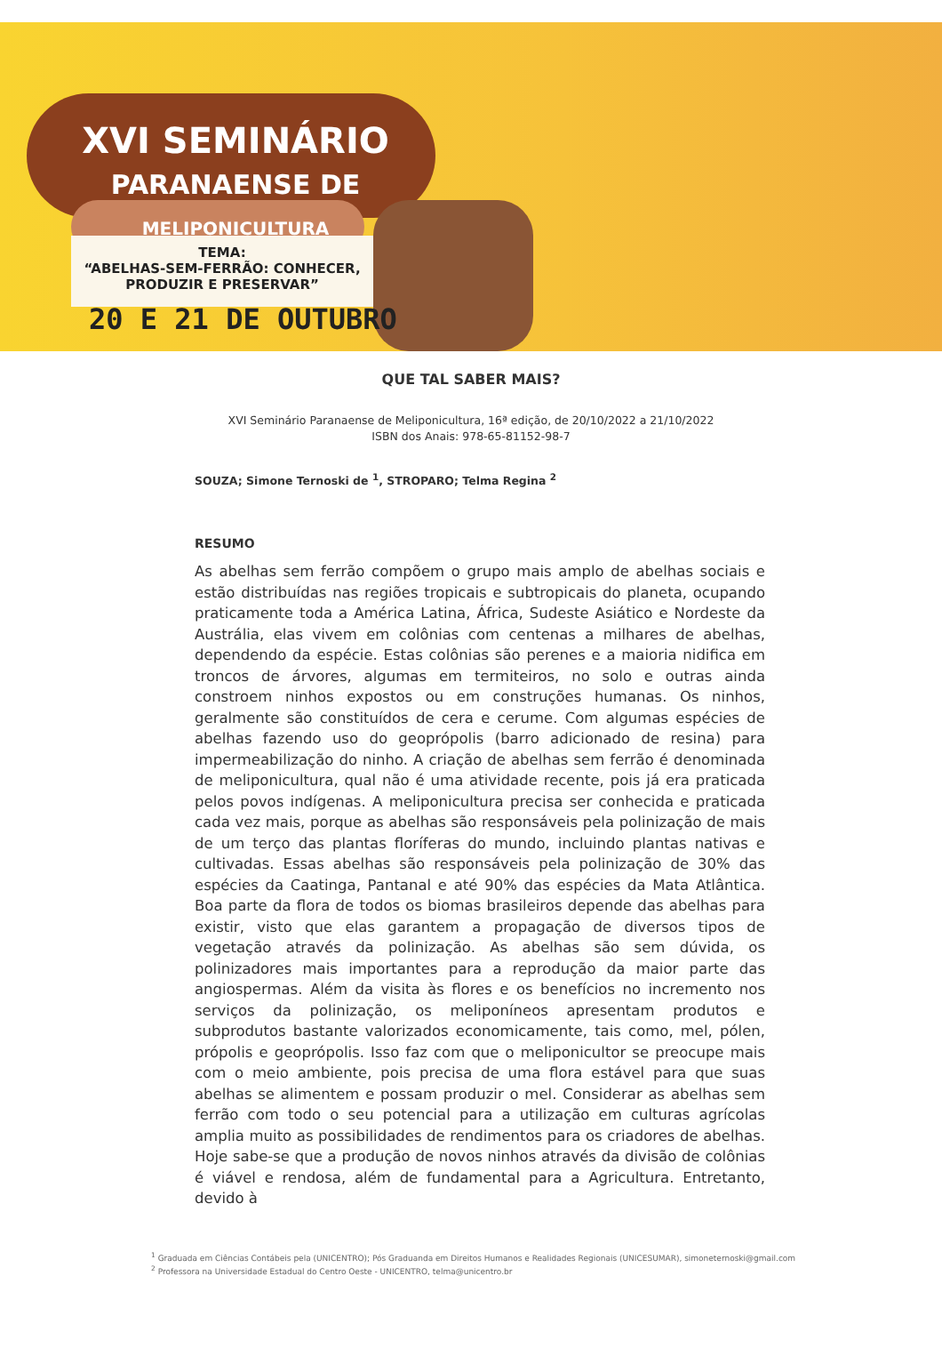XVI SEMINÁRIO
PARANAENSE DE
MELIPONICULTURA
TEMA:
“ABELHAS-SEM-FERRÃO: CONHECER, PRODUZIR E PRESERVAR”
20 E 21 DE OUTUBRO
QUE TAL SABER MAIS?
XVI Seminário Paranaense de Meliponicultura, 16ª edição, de 20/10/2022 a 21/10/2022
ISBN dos Anais: 978-65-81152-98-7
SOUZA; Simone Ternoski de <sup>1</sup>, STROPARO; Telma Regina <sup>2</sup>
RESUMO
As abelhas sem ferrão compõem o grupo mais amplo de abelhas sociais e estão distribuídas nas regiões tropicais e subtropicais do planeta, ocupando praticamente toda a América Latina, África, Sudeste Asiático e Nordeste da Austrália, elas vivem em colônias com centenas a milhares de abelhas, dependendo da espécie. Estas colônias são perenes e a maioria nidifica em troncos de árvores, algumas em termiteiros, no solo e outras ainda constroem ninhos expostos ou em construções humanas. Os ninhos, geralmente são constituídos de cera e cerume. Com algumas espécies de abelhas fazendo uso do geoprópolis (barro adicionado de resina) para impermeabilização do ninho. A criação de abelhas sem ferrão é denominada de meliponicultura, qual não é uma atividade recente, pois já era praticada pelos povos indígenas. A meliponicultura precisa ser conhecida e praticada cada vez mais, porque as abelhas são responsáveis pela polinização de mais de um terço das plantas floríferas do mundo, incluindo plantas nativas e cultivadas. Essas abelhas são responsáveis pela polinização de 30% das espécies da Caatinga, Pantanal e até 90% das espécies da Mata Atlântica. Boa parte da flora de todos os biomas brasileiros depende das abelhas para existir, visto que elas garantem a propagação de diversos tipos de vegetação através da polinização. As abelhas são sem dúvida, os polinizadores mais importantes para a reprodução da maior parte das angiospermas. Além da visita às flores e os benefícios no incremento nos serviços da polinização, os meliponíneos apresentam produtos e subprodutos bastante valorizados economicamente, tais como, mel, pólen, própolis e geoprópolis. Isso faz com que o meliponicultor se preocupe mais com o meio ambiente, pois precisa de uma flora estável para que suas abelhas se alimentem e possam produzir o mel. Considerar as abelhas sem ferrão com todo o seu potencial para a utilização em culturas agrícolas amplia muito as possibilidades de rendimentos para os criadores de abelhas. Hoje sabe-se que a produção de novos ninhos através da divisão de colônias é viável e rendosa, além de fundamental para a Agricultura. Entretanto, devido à
<sup>1</sup> Graduada em Ciências Contábeis pela (UNICENTRO); Pós Graduanda em Direitos Humanos e Realidades Regionais (UNICESUMAR), simoneternoski@gmail.com
<sup>2</sup> Professora na Universidade Estadual do Centro Oeste - UNICENTRO, telma@unicentro.br